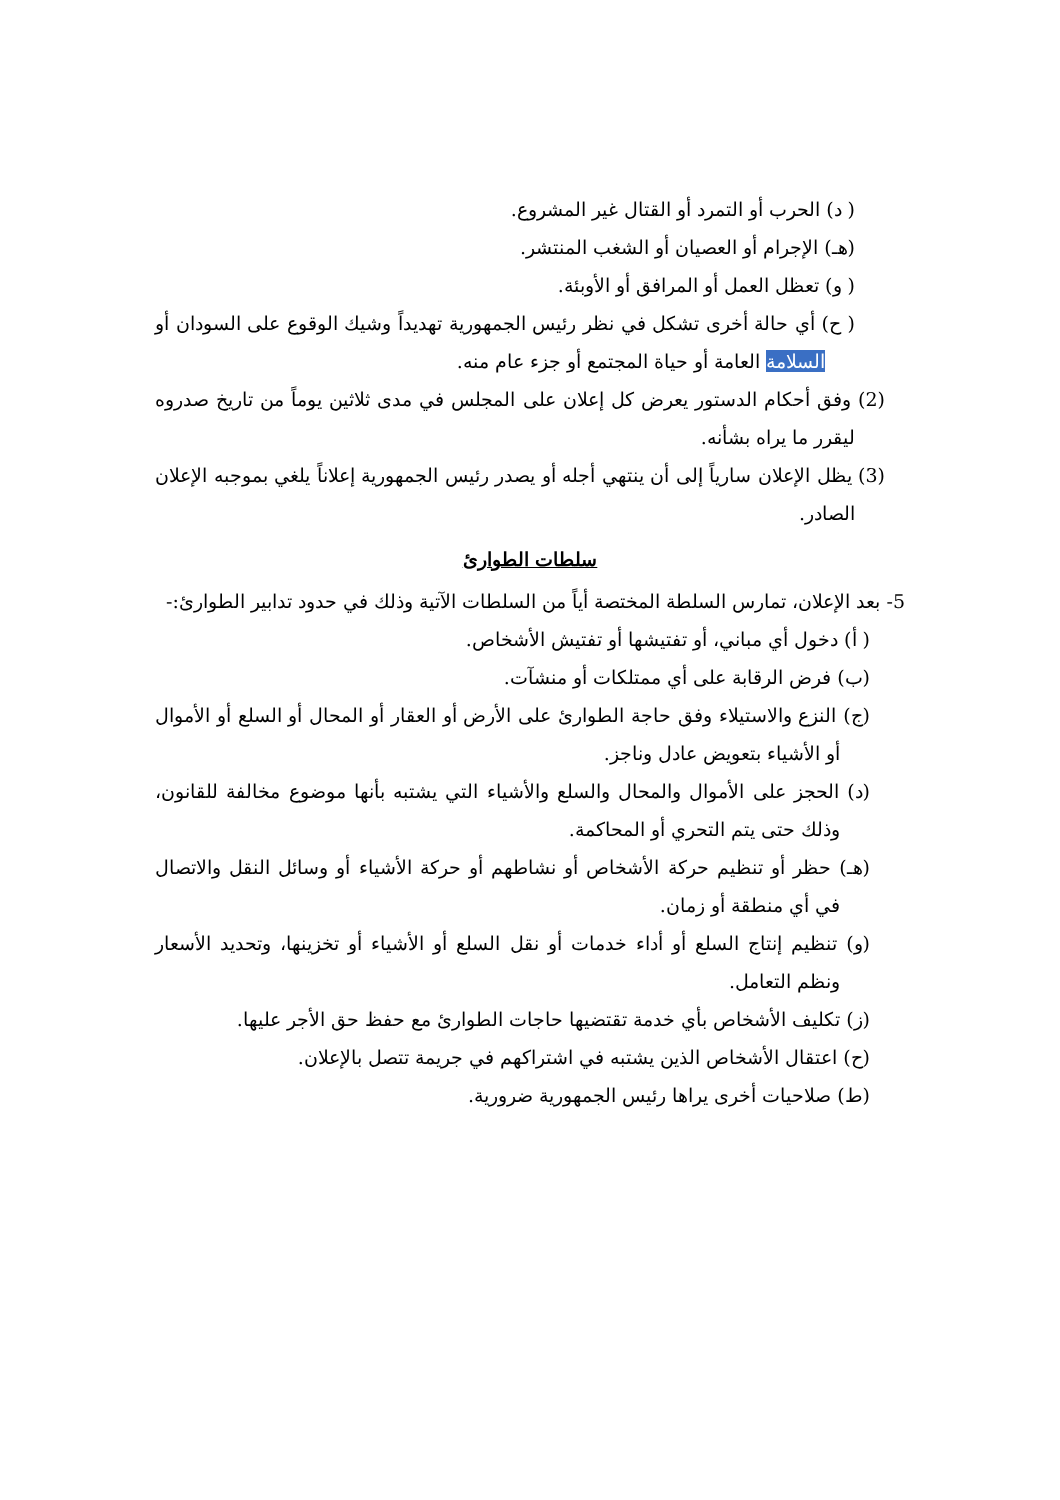( د) الحرب أو التمرد أو القتال غير المشروع.
(هـ) الإجرام أو العصيان أو الشغب المنتشر.
( و) تعظل العمل أو المرافق أو الأوبئة.
( ح) أي حالة أخرى تشكل في نظر رئيس الجمهورية تهديداً وشيك الوقوع على السودان أو السلامة العامة أو حياة المجتمع أو جزء عام منه.
(2) وفق أحكام الدستور يعرض كل إعلان على المجلس في مدى ثلاثين يوماً من تاريخ صدروه ليقرر ما يراه بشأنه.
(3) يظل الإعلان سارياً إلى أن ينتهي أجله أو يصدر رئيس الجمهورية إعلاناً يلغي بموجبه الإعلان الصادر.
سلطات الطوارئ
5- بعد الإعلان، تمارس السلطة المختصة أياً من السلطات الآتية وذلك في حدود تدابير الطوارئ:-
( أ) دخول أي مباني، أو تفتيشها أو تفتيش الأشخاص.
(ب) فرض الرقابة على أي ممتلكات أو منشآت.
(ج) النزع والاستيلاء وفق حاجة الطوارئ على الأرض أو العقار أو المحال أو السلع أو الأموال أو الأشياء بتعويض عادل وناجز.
(د) الحجز على الأموال والمحال والسلع والأشياء التي يشتبه بأنها موضوع مخالفة للقانون، وذلك حتى يتم التحري أو المحاكمة.
(هـ) حظر أو تنظيم حركة الأشخاص أو نشاطهم أو حركة الأشياء أو وسائل النقل والاتصال في أي منطقة أو زمان.
(و) تنظيم إنتاج السلع أو أداء خدمات أو نقل السلع أو الأشياء أو تخزينها، وتحديد الأسعار ونظم التعامل.
(ز) تكليف الأشخاص بأي خدمة تقتضيها حاجات الطوارئ مع حفظ حق الأجر عليها.
(ح) اعتقال الأشخاص الذين يشتبه في اشتراكهم في جريمة تتصل بالإعلان.
(ط) صلاحيات أخرى يراها رئيس الجمهورية ضرورية.